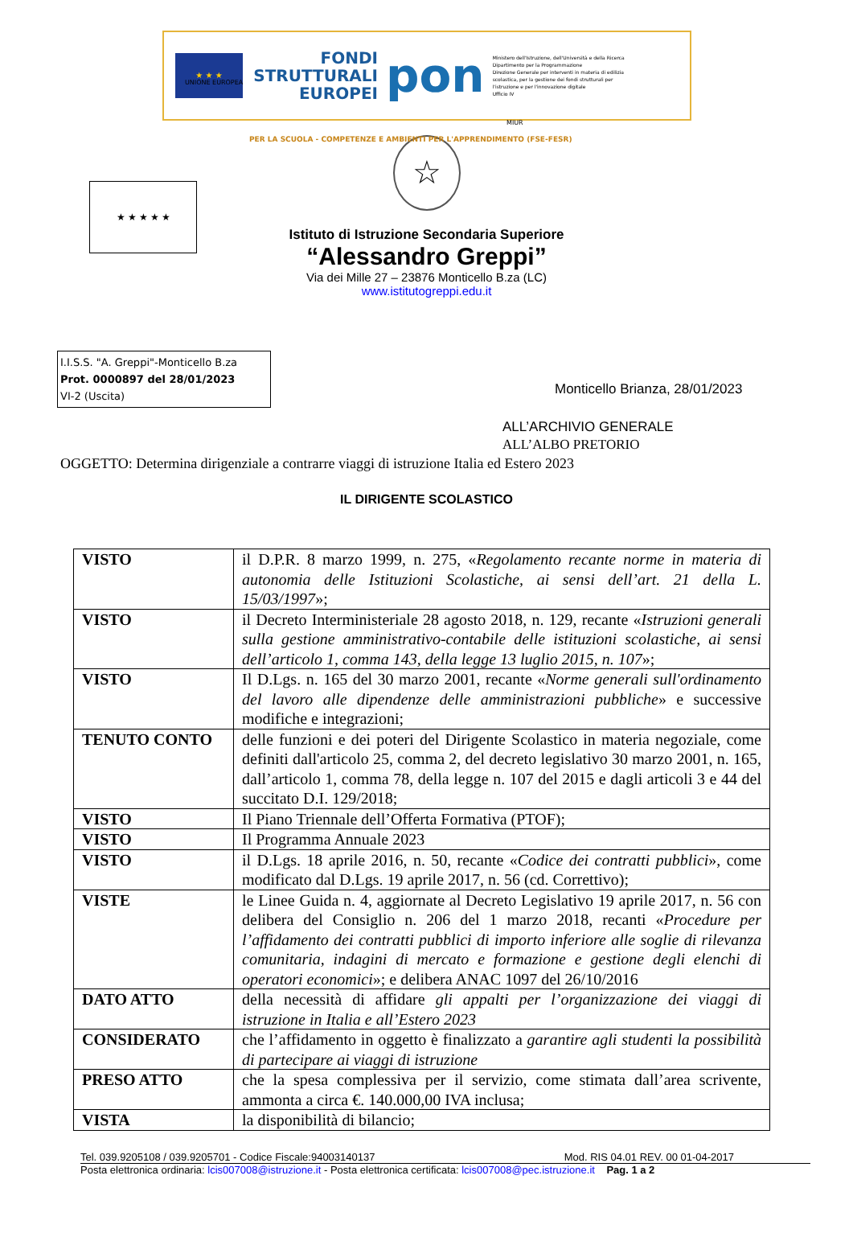★ ★ ★
FONDI
STRUTTURALI
EUROPEI
pon
Ministero dell'Istruzione, dell'Università e della Ricerca
Dipartimento per la Programmazione
Direzione Generale per interventi in materia di edilizia scolastica, per la gestione dei fondi strutturali per l'istruzione e per l'innovazione digitale
Ufficio IV
UNIONE EUROPEA
PER LA SCUOLA - COMPETENZE E AMBIENTI PER L'APPRENDIMENTO (FSE-FESR)
MIUR
★ ★ ★ ★ ★
☆
Istituto di Istruzione Secondaria Superiore
“Alessandro Greppi”
Via dei Mille 27 – 23876 Monticello B.za (LC)
www.istitutogreppi.edu.it
I.I.S.S. "A. Greppi"-Monticello B.za
Prot. 0000897 del 28/01/2023
VI-2 (Uscita)
Monticello Brianza, 28/01/2023
ALL’ARCHIVIO GENERALE
ALL’ALBO PRETORIO
OGGETTO: Determina dirigenziale a contrarre viaggi di istruzione Italia ed Estero 2023
IL DIRIGENTE SCOLASTICO
| VISTO | il D.P.R. 8 marzo 1999, n. 275, « Regolamento recante norme in materia di autonomia delle Istituzioni Scolastiche, ai sensi dell’art. 21 della L. 15/03/1997 »; |
| VISTO | il Decreto Interministeriale 28 agosto 2018, n. 129, recante « Istruzioni generali sulla gestione amministrativo-contabile delle istituzioni scolastiche, ai sensi dell’articolo 1, comma 143, della legge 13 luglio 2015, n. 107 »; |
| VISTO | Il D.Lgs. n. 165 del 30 marzo 2001, recante « Norme generali sull'ordinamento del lavoro alle dipendenze delle amministrazioni pubbliche » e successive modifiche e integrazioni; |
| TENUTO CONTO | delle funzioni e dei poteri del Dirigente Scolastico in materia negoziale, come definiti dall'articolo 25, comma 2, del decreto legislativo 30 marzo 2001, n. 165, dall’articolo 1, comma 78, della legge n. 107 del 2015 e dagli articoli 3 e 44 del succitato D.I. 129/2018; |
| VISTO | Il Piano Triennale dell’Offerta Formativa (PTOF); |
| VISTO | Il Programma Annuale 2023 |
| VISTO | il D.Lgs. 18 aprile 2016, n. 50, recante « Codice dei contratti pubblici », come modificato dal D.Lgs. 19 aprile 2017, n. 56 (cd. Correttivo); |
| VISTE | le Linee Guida n. 4, aggiornate al Decreto Legislativo 19 aprile 2017, n. 56 con delibera del Consiglio n. 206 del 1 marzo 2018, recanti « Procedure per l’affidamento dei contratti pubblici di importo inferiore alle soglie di rilevanza comunitaria, indagini di mercato e formazione e gestione degli elenchi di operatori economici »; e delibera ANAC 1097 del 26/10/2016 |
| DATO ATTO | della necessità di affidare gli appalti per l’organizzazione dei viaggi di istruzione in Italia e all’Estero 2023 |
| CONSIDERATO | che l’affidamento in oggetto è finalizzato a garantire agli studenti la possibilità di partecipare ai viaggi di istruzione |
| PRESO ATTO | che la spesa complessiva per il servizio, come stimata dall’area scrivente, ammonta a circa €. 140.000,00 IVA inclusa; |
| VISTA | la disponibilità di bilancio; |
Tel. 039.9205108 / 039.9205701 - Codice Fiscale:94003140137 Mod. RIS 04.01 REV. 00 01-04-2017
Posta elettronica ordinaria: lcis007008@istruzione.it - Posta elettronica certificata: lcis007008@pec.istruzione.it Pag. 1 a 2